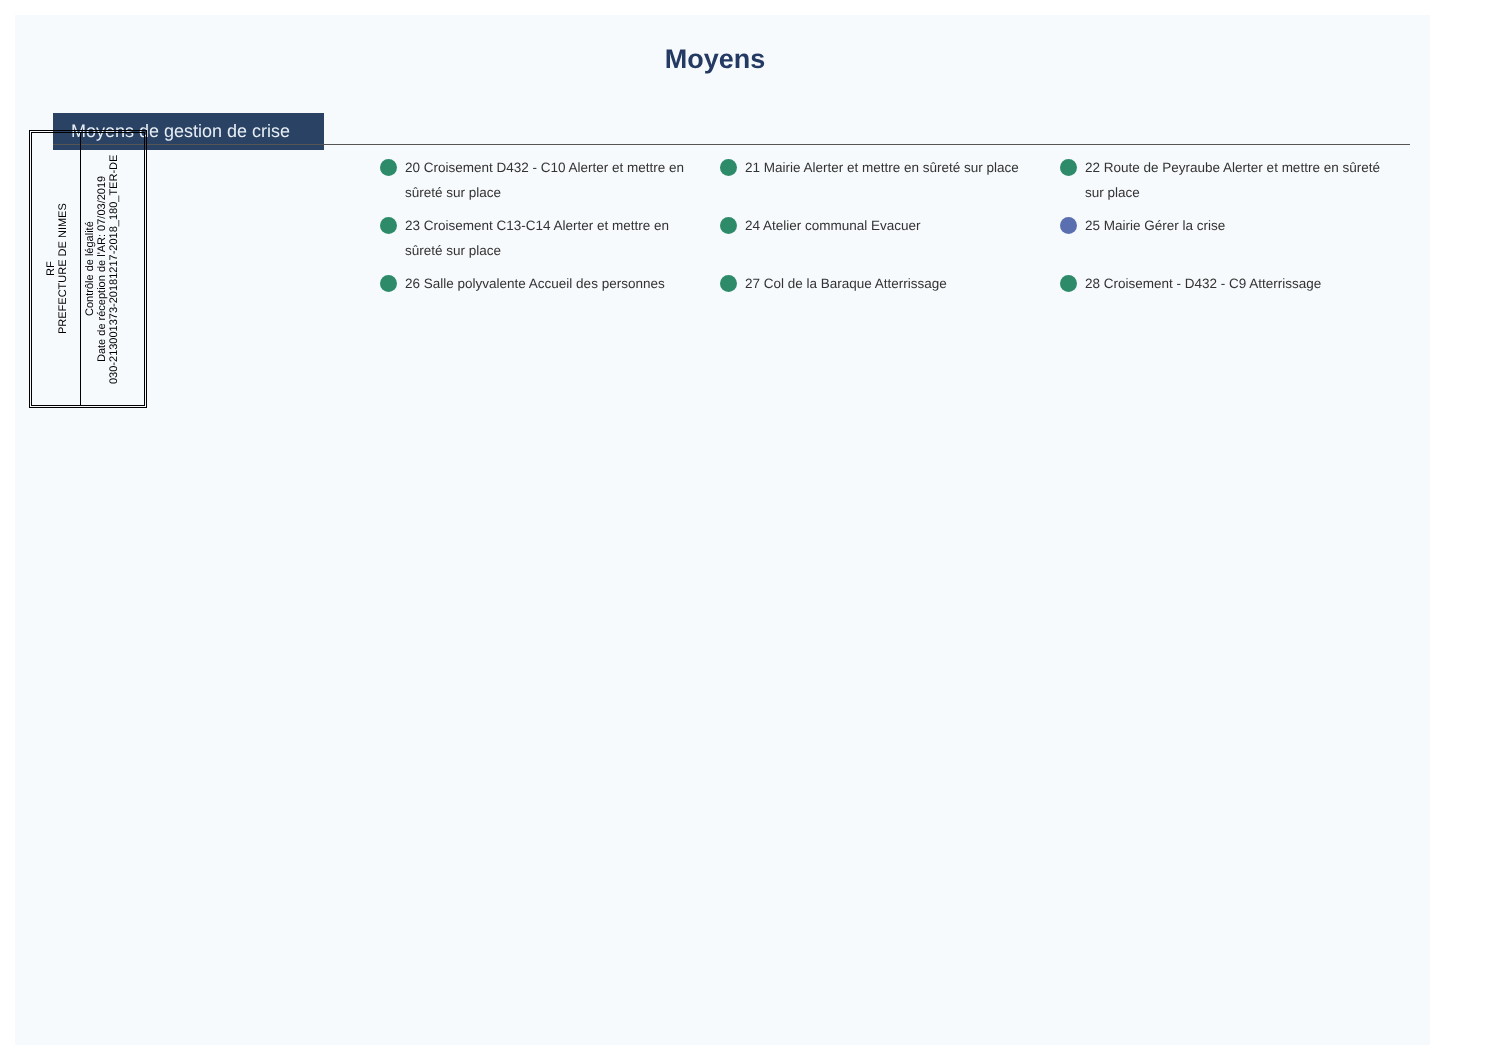Moyens
Moyens de gestion de crise
RF
PREFECTURE DE NIMES
Contrôle de légalité
Date de réception de l'AR: 07/03/2019
030-213001373-20181217-2018_180_TER-DE
20 Croisement D432 - C10 Alerter et mettre en sûreté sur place
21 Mairie Alerter et mettre en sûreté sur place
22 Route de Peyraube Alerter et mettre en sûreté sur place
23 Croisement C13-C14 Alerter et mettre en sûreté sur place
24 Atelier communal Evacuer
25 Mairie Gérer la crise
26 Salle polyvalente Accueil des personnes
27 Col de la Baraque Atterrissage
28 Croisement - D432 - C9 Atterrissage